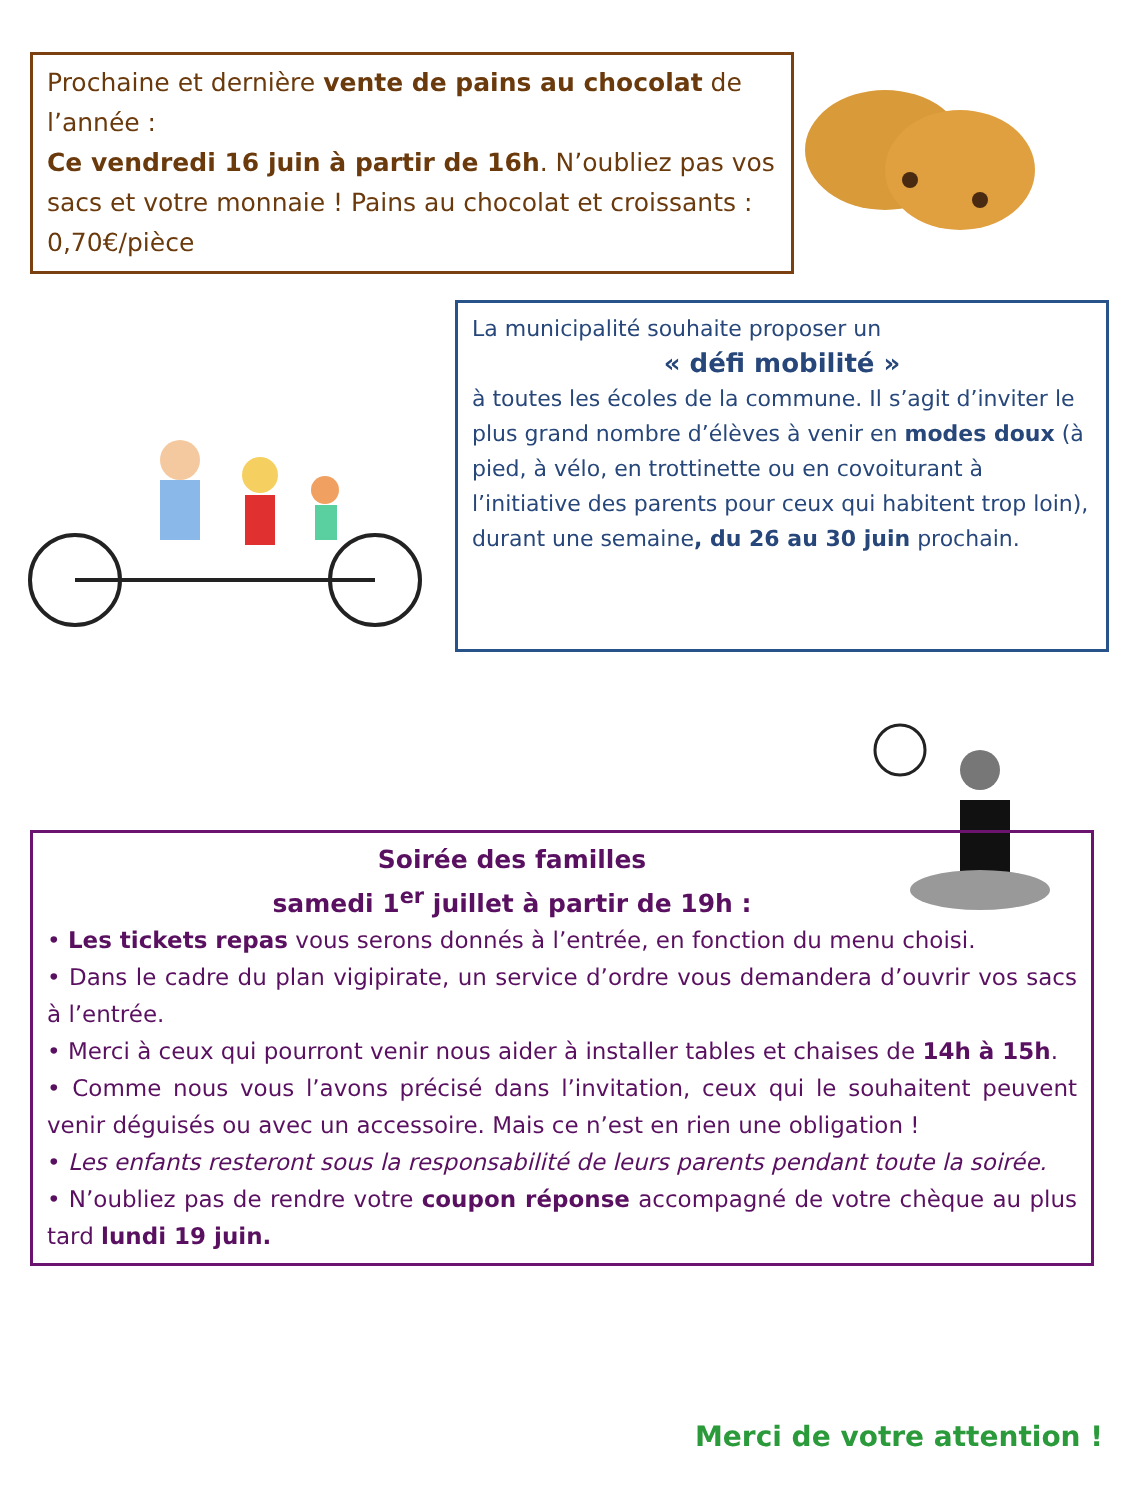Prochaine et dernière vente de pains au chocolat de l’année :
Ce vendredi 16 juin à partir de 16h. N’oubliez pas vos sacs et votre monnaie ! Pains au chocolat et croissants : 0,70€/pièce
La municipalité souhaite proposer un
« défi mobilité »
à toutes les écoles de la commune. Il s’agit d’inviter le plus grand nombre d’élèves à venir en modes doux (à pied, à vélo, en trottinette ou en covoiturant à l’initiative des parents pour ceux qui habitent trop loin), durant une semaine, du 26 au 30 juin prochain.
Soirée des familles
samedi 1<sup>er</sup> juillet à partir de 19h :
• Les tickets repas vous serons donnés à l’entrée, en fonction du menu choisi.
• Dans le cadre du plan vigipirate, un service d’ordre vous demandera d’ouvrir vos sacs à l’entrée.
• Merci à ceux qui pourront venir nous aider à installer tables et chaises de 14h à 15h.
• Comme nous vous l’avons précisé dans l’invitation, ceux qui le souhaitent peuvent venir déguisés ou avec un accessoire. Mais ce n’est en rien une obligation !
• Les enfants resteront sous la responsabilité de leurs parents pendant toute la soirée.
• N’oubliez pas de rendre votre coupon réponse accompagné de votre chèque au plus tard lundi 19 juin.
Merci de votre attention !